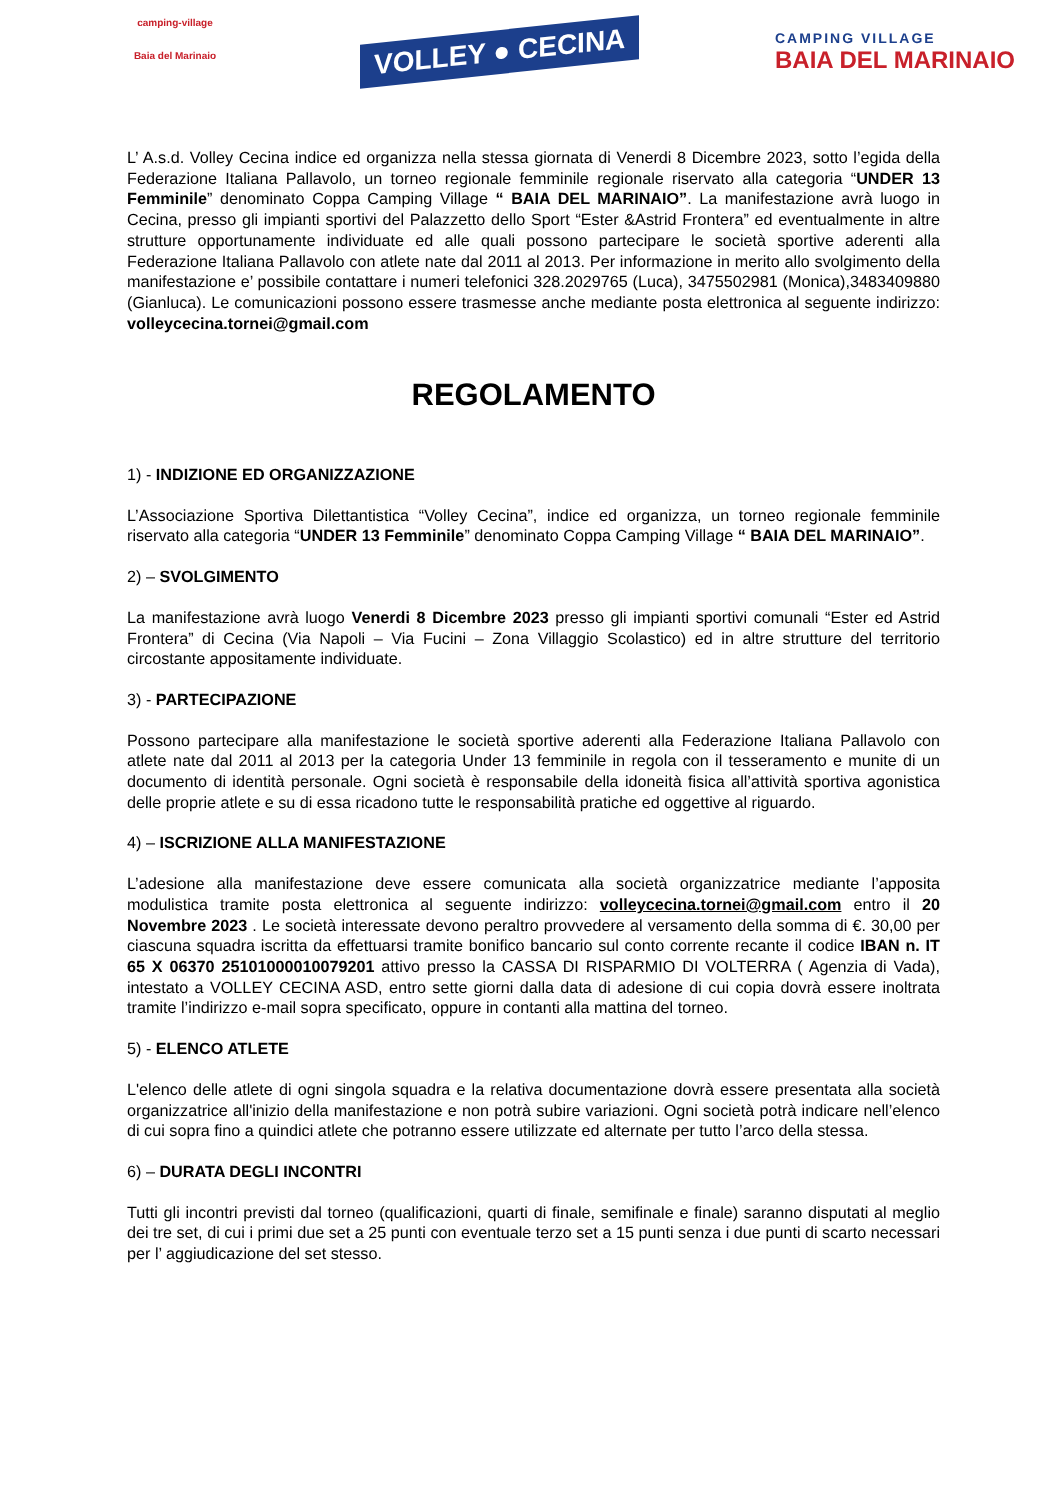camping-village
Baia del Marinaio
VOLLEY ● CECINA
CAMPING VILLAGE
BAIA DEL MARINAIO
L’ A.s.d. Volley Cecina indice ed organizza nella stessa giornata di Venerdi 8 Dicembre 2023, sotto l’egida della Federazione Italiana Pallavolo, un torneo regionale femminile regionale riservato alla categoria “UNDER 13 Femminile” denominato Coppa Camping Village “ BAIA DEL MARINAIO”. La manifestazione avrà luogo in Cecina, presso gli impianti sportivi del Palazzetto dello Sport “Ester &Astrid Frontera” ed eventualmente in altre strutture opportunamente individuate ed alle quali possono partecipare le società sportive aderenti alla Federazione Italiana Pallavolo con atlete nate dal 2011 al 2013. Per informazione in merito allo svolgimento della manifestazione e’ possibile contattare i numeri telefonici 328.2029765 (Luca), 3475502981 (Monica),3483409880 (Gianluca). Le comunicazioni possono essere trasmesse anche mediante posta elettronica al seguente indirizzo: volleycecina.tornei@gmail.com
REGOLAMENTO
1) - INDIZIONE ED ORGANIZZAZIONE
L’Associazione Sportiva Dilettantistica “Volley Cecina”, indice ed organizza, un torneo regionale femminile riservato alla categoria “UNDER 13 Femminile” denominato Coppa Camping Village “ BAIA DEL MARINAIO”.
2) – SVOLGIMENTO
La manifestazione avrà luogo Venerdi 8 Dicembre 2023 presso gli impianti sportivi comunali “Ester ed Astrid Frontera” di Cecina (Via Napoli – Via Fucini – Zona Villaggio Scolastico) ed in altre strutture del territorio circostante appositamente individuate.
3) - PARTECIPAZIONE
Possono partecipare alla manifestazione le società sportive aderenti alla Federazione Italiana Pallavolo con atlete nate dal 2011 al 2013 per la categoria Under 13 femminile in regola con il tesseramento e munite di un documento di identità personale. Ogni società è responsabile della idoneità fisica all’attività sportiva agonistica delle proprie atlete e su di essa ricadono tutte le responsabilità pratiche ed oggettive al riguardo.
4) – ISCRIZIONE ALLA MANIFESTAZIONE
L’adesione alla manifestazione deve essere comunicata alla società organizzatrice mediante l’apposita modulistica tramite posta elettronica al seguente indirizzo: volleycecina.tornei@gmail.com entro il 20 Novembre 2023 . Le società interessate devono peraltro provvedere al versamento della somma di €. 30,00 per ciascuna squadra iscritta da effettuarsi tramite bonifico bancario sul conto corrente recante il codice IBAN n. IT 65 X 06370 25101000010079201 attivo presso la CASSA DI RISPARMIO DI VOLTERRA ( Agenzia di Vada), intestato a VOLLEY CECINA ASD, entro sette giorni dalla data di adesione di cui copia dovrà essere inoltrata tramite l’indirizzo e-mail sopra specificato, oppure in contanti alla mattina del torneo.
5) - ELENCO ATLETE
L'elenco delle atlete di ogni singola squadra e la relativa documentazione dovrà essere presentata alla società organizzatrice all'inizio della manifestazione e non potrà subire variazioni. Ogni società potrà indicare nell’elenco di cui sopra fino a quindici atlete che potranno essere utilizzate ed alternate per tutto l’arco della stessa.
6) – DURATA DEGLI INCONTRI
Tutti gli incontri previsti dal torneo (qualificazioni, quarti di finale, semifinale e finale) saranno disputati al meglio dei tre set, di cui i primi due set a 25 punti con eventuale terzo set a 15 punti senza i due punti di scarto necessari per l’ aggiudicazione del set stesso.